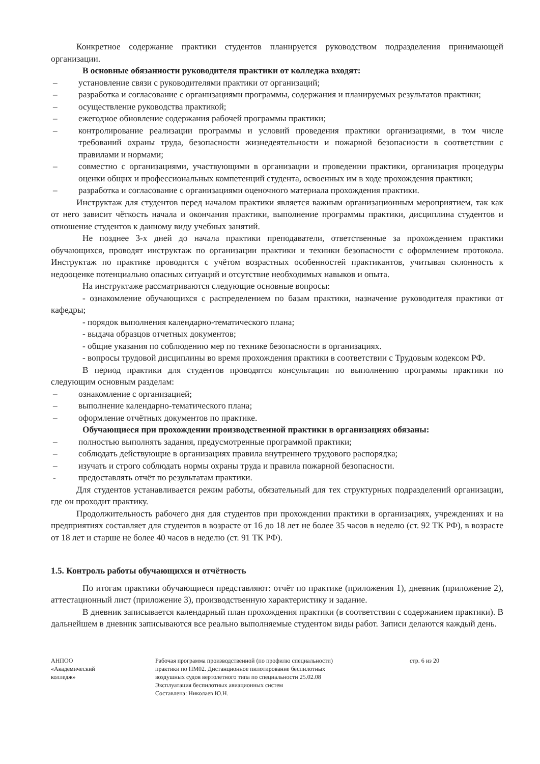Конкретное содержание практики студентов планируется руководством подразделения принимающей организации.
В основные обязанности руководителя практики от колледжа входят:
– установление связи с руководителями практики от организаций;
– разработка и согласование с организациями программы, содержания и планируемых результатов практики;
– осуществление руководства практикой;
– ежегодное обновление содержания рабочей программы практики;
– контролирование реализации программы и условий проведения практики организациями, в том числе требований охраны труда, безопасности жизнедеятельности и пожарной безопасности в соответствии с правилами и нормами;
– совместно с организациями, участвующими в организации и проведении практики, организация процедуры оценки общих и профессиональных компетенций студента, освоенных им в ходе прохождения практики;
– разработка и согласование с организациями оценочного материала прохождения практики.
Инструктаж для студентов перед началом практики является важным организационным мероприятием, так как от него зависит чёткость начала и окончания практики, выполнение программы практики, дисциплина студентов и отношение студентов к данному виду учебных занятий.
Не позднее 3-х дней до начала практики преподаватели, ответственные за прохождением практики обучающихся, проводят инструктаж по организации практики и техники безопасности с оформлением протокола. Инструктаж по практике проводится с учётом возрастных особенностей практикантов, учитывая склонность к недооценке потенциально опасных ситуаций и отсутствие необходимых навыков и опыта.
На инструктаже рассматриваются следующие основные вопросы:
- ознакомление обучающихся с распределением по базам практики, назначение руководителя практики от кафедры;
- порядок выполнения календарно-тематического плана;
- выдача образцов отчетных документов;
- общие указания по соблюдению мер по технике безопасности в организациях.
- вопросы трудовой дисциплины во время прохождения практики в соответствии с Трудовым кодексом РФ.
В период практики для студентов проводятся консультации по выполнению программы практики по следующим основным разделам:
– ознакомление с организацией;
– выполнение календарно-тематического плана;
– оформление отчётных документов по практике.
Обучающиеся при прохождении производственной практики в организациях обязаны:
– полностью выполнять задания, предусмотренные программой практики;
– соблюдать действующие в организациях правила внутреннего трудового распорядка;
– изучать и строго соблюдать нормы охраны труда и правила пожарной безопасности.
- предоставлять отчёт по результатам практики.
Для студентов устанавливается режим работы, обязательный для тех структурных подразделений организации, где он проходит практику.
Продолжительность рабочего дня для студентов при прохождении практики в организациях, учреждениях и на предприятиях составляет для студентов в возрасте от 16 до 18 лет не более 35 часов в неделю (ст. 92 ТК РФ), в возрасте от 18 лет и старше не более 40 часов в неделю (ст. 91 ТК РФ).
1.5. Контроль работы обучающихся и отчётность
По итогам практики обучающиеся представляют: отчёт по практике (приложения 1), дневник (приложение 2), аттестационный лист (приложение 3), производственную характеристику и задание.
В дневник записывается календарный план прохождения практики (в соответствии с содержанием практики). В дальнейшем в дневник записываются все реально выполняемые студентом виды работ. Записи делаются каждый день.
АНПОО
«Академический
колледж»
Рабочая программа производственной (по профилю специальности)
практики по ПМ02. Дистанционное пилотирование беспилотных
воздушных судов вертолетного типа по специальности 25.02.08
Эксплуатация беспилотных авиационных систем
Составлена: Николаев Ю.Н.
стр. 6 из 20